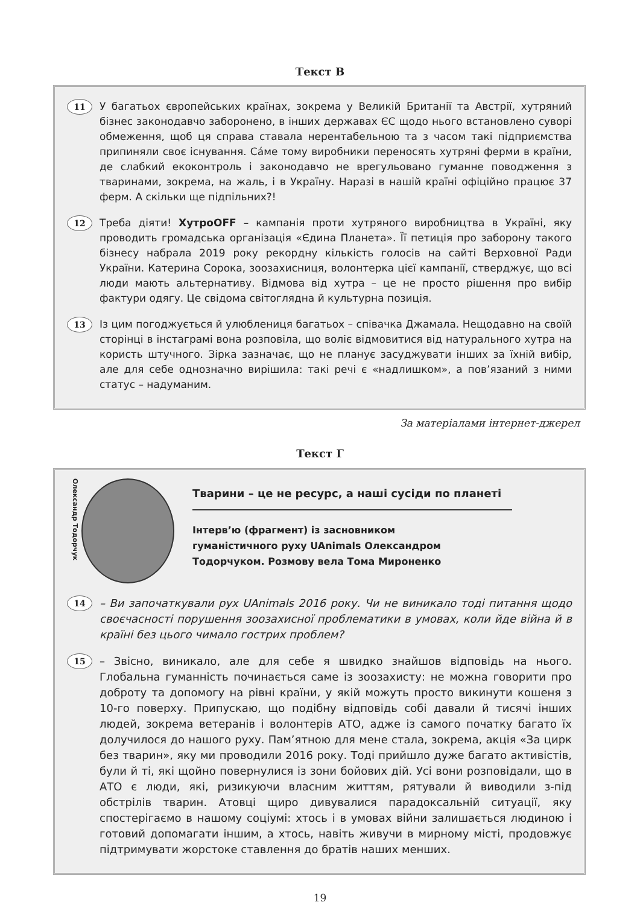Текст В
11
У багатьох європейських країнах, зокрема у Великій Британії та Австрії, хутряний бізнес законодавчо заборонено, в інших державах ЄС щодо нього встановлено суворі обмеження, щоб ця справа ставала нерентабельною та з часом такі підприємства припиняли своє існування. Са́ме тому виробники переносять хутряні ферми в країни, де слабкий екоконтроль і законодавчо не врегульовано гуманне поводження з тваринами, зокрема, на жаль, і в Україну. Наразі в нашій країні офіційно працює 37 ферм. А скільки ще підпільних?!
12
Треба діяти! ХутроOFF – кампанія проти хутряного виробництва в Україні, яку проводить громадська організація «Єдина Планета». Її петиція про заборону такого бізнесу набрала 2019 року рекордну кількість голосів на сайті Верховної Ради України. Катерина Сорока, зоозахисниця, волонтерка цієї кампанії, стверджує, що всі люди мають альтернативу. Відмова від хутра – це не просто рішення про вибір фактури одягу. Це свідома світоглядна й культурна позиція.
13
Із цим погоджується й улюблениця багатьох – співачка Джамала. Нещодавно на своїй сторінці в інстаграмі вона розповіла, що воліє відмовитися від натурального хутра на користь штучного. Зірка зазначає, що не планує засуджувати інших за їхній вибір, але для себе однозначно вирішила: такі речі є «надлишком», а пов’язаний з ними статус – надуманим.
За матеріалами інтернет-джерел
Текст Г
Олександр Тодорчук
Тварини – це не ресурс, а наші сусіди по планеті
Інтерв’ю (фрагмент) із засновником гуманістичного руху UAnimals Олександром Тодорчуком. Розмову вела Тома Мироненко
14
– Ви започаткували рух UAnimals 2016 року. Чи не виникало тоді питання щодо своєчасності порушення зоозахисної проблематики в умовах, коли йде війна й в країні без цього чимало гострих проблем?
15
– Звісно, виникало, але для себе я швидко знайшов відповідь на нього. Глобальна гуманність починається саме із зоозахисту: не можна говорити про доброту та допомогу на рівні країни, у якій можуть просто викинути кошеня з 10-го поверху. Припускаю, що подібну відповідь собі давали й тисячі інших людей, зокрема ветеранів і волонтерів АТО, адже із самого початку багато їх долучилося до нашого руху. Пам’ятною для мене стала, зокрема, акція «За цирк без тварин», яку ми проводили 2016 року. Тоді прийшло дуже багато активістів, були й ті, які щойно повернулися із зони бойових дій. Усі вони розповідали, що в АТО є люди, які, ризикуючи власним життям, рятували й виводили з-під обстрілів тварин. Атовці щиро дивувалися парадоксальній ситуації, яку спостерігаємо в нашому соціумі: хтось і в умовах війни залишається людиною і готовий допомагати іншим, а хтось, навіть живучи в мирному місті, продовжує підтримувати жорстоке ставлення до братів наших менших.
19